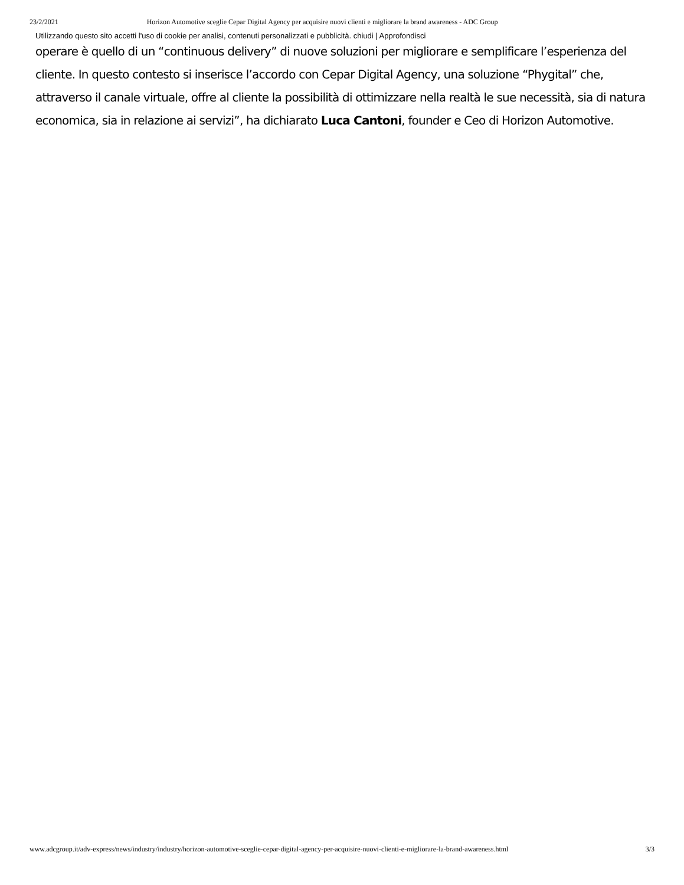23/2/2021 Horizon Automotive sceglie Cepar Digital Agency per acquisire nuovi clienti e migliorare la brand awareness - ADC Group
Utilizzando questo sito accetti l'uso di cookie per analisi, contenuti personalizzati e pubblicità. chiudi | Approfondisci
operare è quello di un “continuous delivery” di nuove soluzioni per migliorare e semplificare l’esperienza del cliente. In questo contesto si inserisce l’accordo con Cepar Digital Agency, una soluzione “Phygital” che, attraverso il canale virtuale, offre al cliente la possibilità di ottimizzare nella realtà le sue necessità, sia di natura economica, sia in relazione ai servizi”, ha dichiarato Luca Cantoni, founder e Ceo di Horizon Automotive.
www.adcgroup.it/adv-express/news/industry/industry/horizon-automotive-sceglie-cepar-digital-agency-per-acquisire-nuovi-clienti-e-migliorare-la-brand-awareness.html 3/3